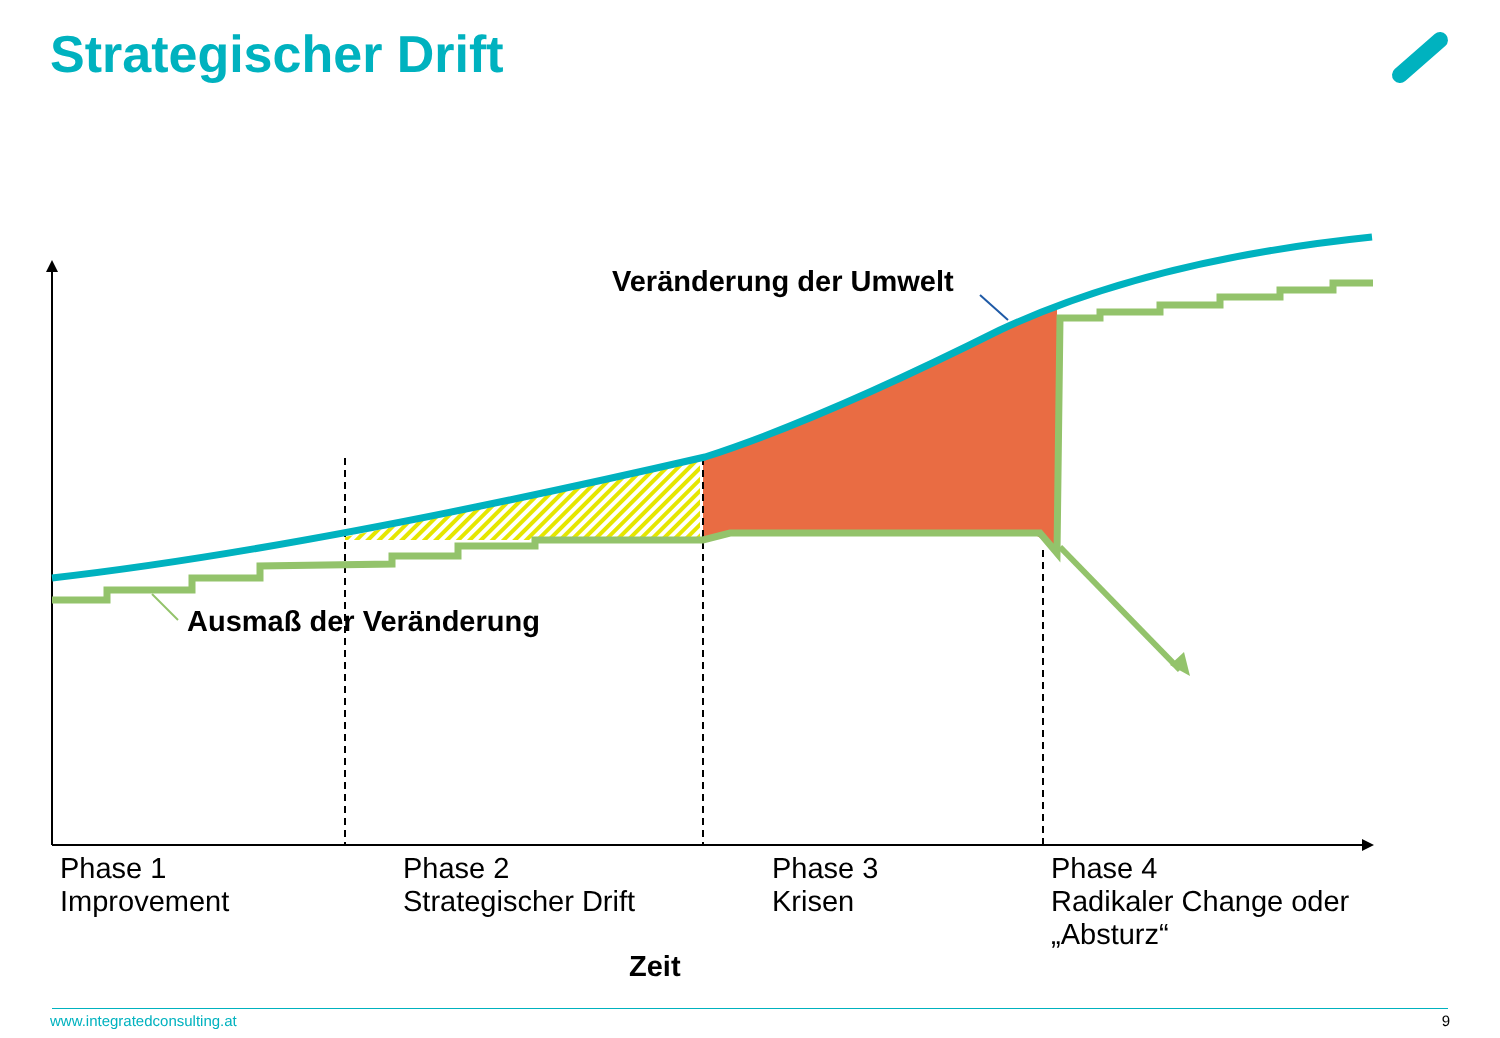Strategischer Drift
Veränderung der Umwelt
Ausmaß der Veränderung
Phase 1
Improvement
Phase 2
Strategischer Drift
Phase 3
Krisen
Phase 4
Radikaler Change oder
„Absturz“
Zeit
www.integratedconsulting.at 9